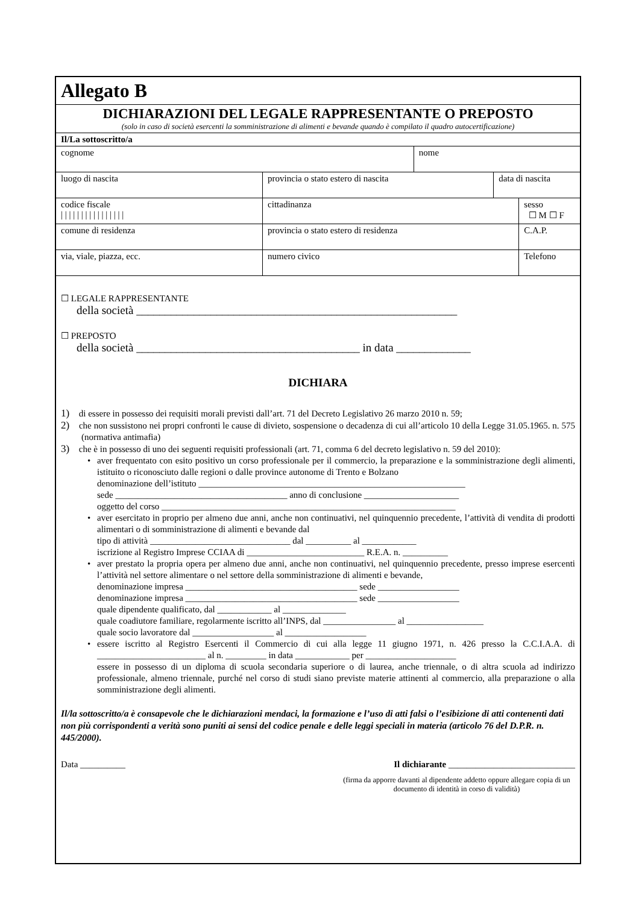| Allegato B | | | | | | | |
| DICHIARAZIONI DEL LEGALE RAPPRESENTANTE O PREPOSTO (solo in caso di società esercenti la somministrazione di alimenti e bevande quando è compilato il quadro autocertificazione) | | | | | | | |
| Il/La sottoscritto/a | | | | | | | |
| cognome | | | | nome | | | |
| luogo di nascita | provincia o stato estero di nascita | | | | data di nascita | | |
| codice fiscale / / / / / / / / / / / / / / / / | | cittadinanza | | | | | sesso ☐ M ☐ F |
| comune di residenza | provincia o stato estero di residenza | | | | | | C.A.P. |
| via, viale, piazza, ecc. | | | numero civico | | | Telefono | |
☐ LEGALE RAPPRESENTANTE
della società ________________________________________________________
☐ PREPOSTO
della società _______________________________________ in data _____________
DICHIARA
1) di essere in possesso dei requisiti morali previsti dall’art. 71 del Decreto Legislativo 26 marzo 2010 n. 59;
2) che non sussistono nei propri confronti le cause di divieto, sospensione o decadenza di cui all’articolo 10 della Legge 31.05.1965. n. 575 (normativa antimafia)
3) che è in possesso di uno dei seguenti requisiti professionali (art. 71, comma 6 del decreto legislativo n. 59 del 2010):
• aver frequentato con esito positivo un corso professionale per il commercio, la preparazione e la somministrazione degli alimenti, istituito o riconosciuto dalle regioni o dalle province autonome di Trento e Bolzano
denominazione dell’istituto ___________________________________________________________
sede ______________________________________ anno di conclusione _____________________
oggetto del corso _________________________________________________________________
• aver esercitato in proprio per almeno due anni, anche non continuativi, nel quinquennio precedente, l’attività di vendita di prodotti alimentari o di somministrazione di alimenti e bevande dal
tipo di attività _______________________________ dal __________ al ____________
iscrizione al Registro Imprese CCIAA di __________________________ R.E.A. n. __________
• aver prestato la propria opera per almeno due anni, anche non continuativi, nel quinquennio precedente, presso imprese esercenti l’attività nel settore alimentare o nel settore della somministrazione di alimenti e bevande,
denominazione impresa ______________________________________ sede __________________
denominazione impresa ______________________________________ sede __________________
quale dipendente qualificato, dal ____________ al ______________
quale coadiutore familiare, regolarmente iscritto all’INPS, dal ________________ al _________________
quale socio lavoratore dal __________________ al __________________
• essere iscritto al Registro Esercenti il Commercio di cui alla legge 11 giugno 1971, n. 426 presso la C.C.I.A.A. di ________________________ al n. _________ in data ____________ per ____________________
essere in possesso di un diploma di scuola secondaria superiore o di laurea, anche triennale, o di altra scuola ad indirizzo professionale, almeno triennale, purché nel corso di studi siano previste materie attinenti al commercio, alla preparazione o alla somministrazione degli alimenti.
Il/la sottoscritto/a è consapevole che le dichiarazioni mendaci, la formazione e l’uso di atti falsi o l’esibizione di atti contenenti dati non più corrispondenti a verità sono puniti ai sensi del codice penale e delle leggi speciali in materia (articolo 76 del D.P.R. n. 445/2000).
Data __________ Il dichiarante ____________________________
(firma da apporre davanti al dipendente addetto oppure allegare copia di un documento di identità in corso di validità)